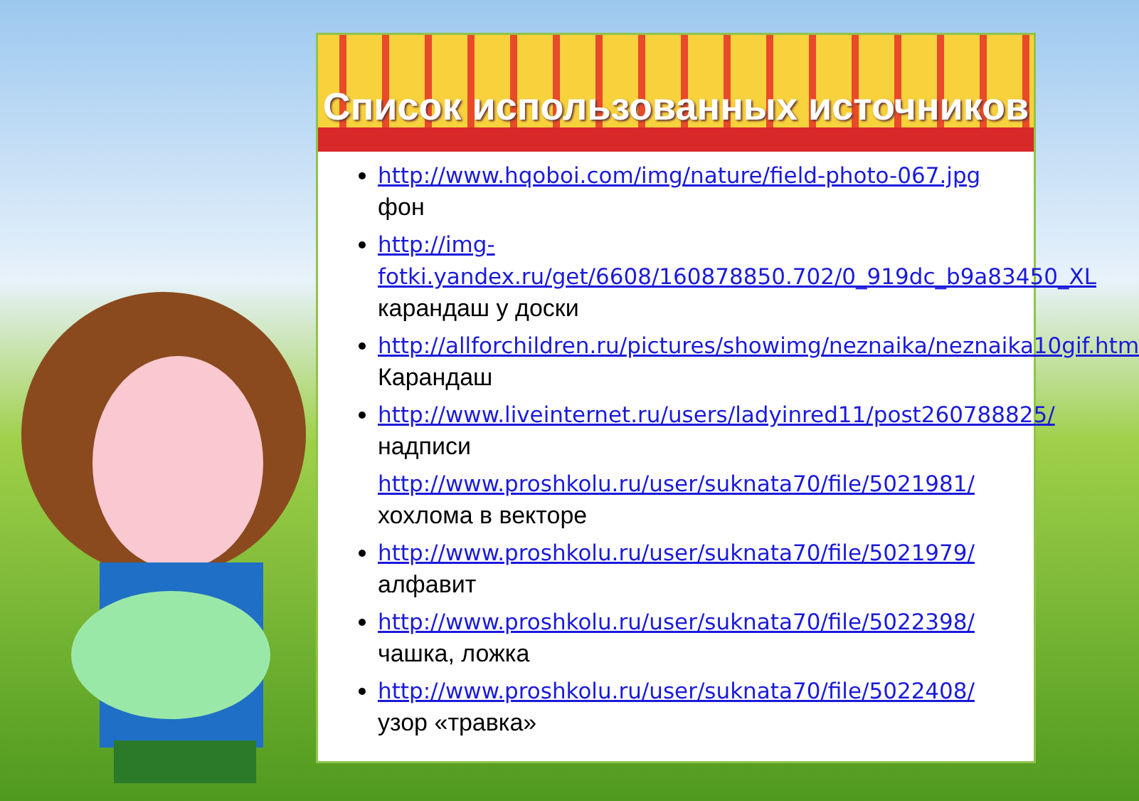Список использованных источников
http://www.hqoboi.com/img/nature/field-photo-067.jpg фон
http://img-fotki.yandex.ru/get/6608/160878850.702/0_919dc_b9a83450_XL карандаш у доски
http://allforchildren.ru/pictures/showimg/neznaika/neznaika10gif.htm Карандаш
http://www.liveinternet.ru/users/ladyinred11/post260788825/ надписи
http://www.proshkolu.ru/user/suknata70/file/5021981/ хохлома в векторе
http://www.proshkolu.ru/user/suknata70/file/5021979/ алфавит
http://www.proshkolu.ru/user/suknata70/file/5022398/ чашка, ложка
http://www.proshkolu.ru/user/suknata70/file/5022408/ узор «травка»